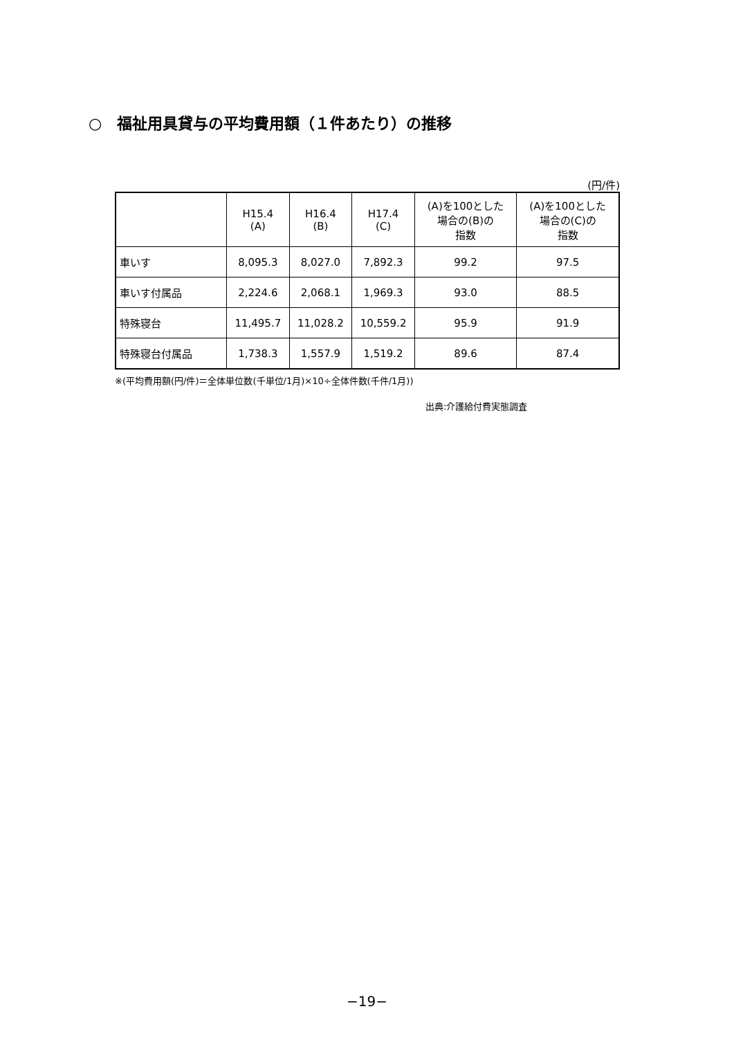○　福祉用具貸与の平均費用額（１件あたり）の推移
(円/件)
| | H15.4 (A) | H16.4 (B) | H17.4 (C) | (A)を100とした 場合の(B)の 指数 | (A)を100とした 場合の(C)の 指数 |
| --- | --- | --- | --- | --- | --- |
| 車いす | 8,095.3 | 8,027.0 | 7,892.3 | 99.2 | 97.5 |
| 車いす付属品 | 2,224.6 | 2,068.1 | 1,969.3 | 93.0 | 88.5 |
| 特殊寝台 | 11,495.7 | 11,028.2 | 10,559.2 | 95.9 | 91.9 |
| 特殊寝台付属品 | 1,738.3 | 1,557.9 | 1,519.2 | 89.6 | 87.4 |
※(平均費用額(円/件)＝全体単位数(千単位/1月)×10÷全体件数(千件/1月))
出典:介護給付費実態調査
−19−